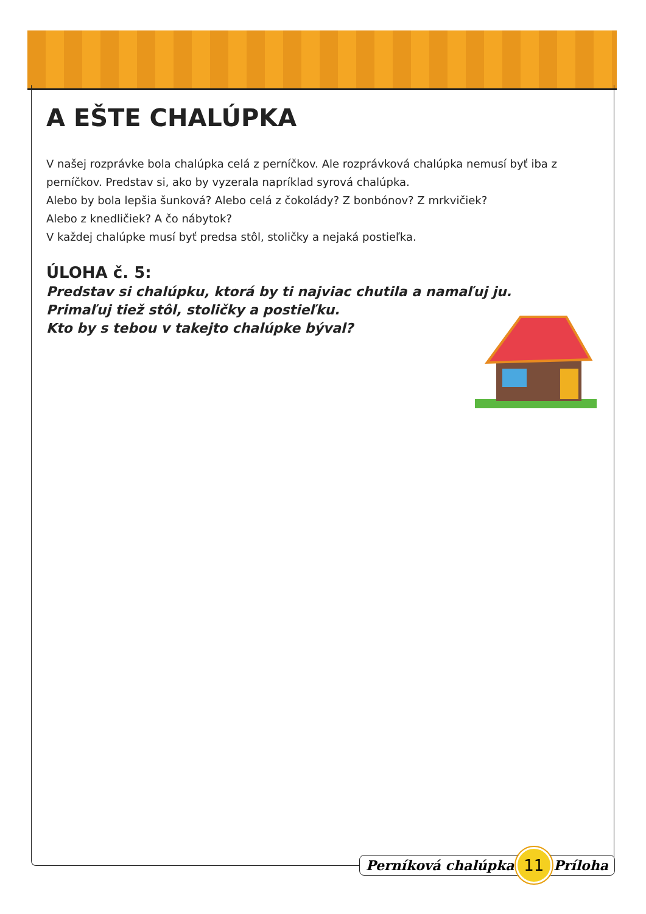A EŠTE CHALÚPKA
V našej rozprávke bola chalúpka celá z perníčkov. Ale rozprávková chalúpka nemusí byť iba z perníčkov. Predstav si, ako by vyzerala napríklad syrová chalúpka.
Alebo by bola lepšia šunková? Alebo celá z čokolády? Z bonbónov? Z mrkvičiek?
Alebo z knedličiek? A čo nábytok?
V každej chalúpke musí byť predsa stôl, stoličky a nejaká postieľka.
ÚLOHA č. 5:
Predstav si chalúpku, ktorá by ti najviac chutila a namaľuj ju.
Primaľuj tiež stôl, stoličky a postieľku.
Kto by s tebou v takejto chalúpke býval?
Perníková chalúpka 11 Príloha